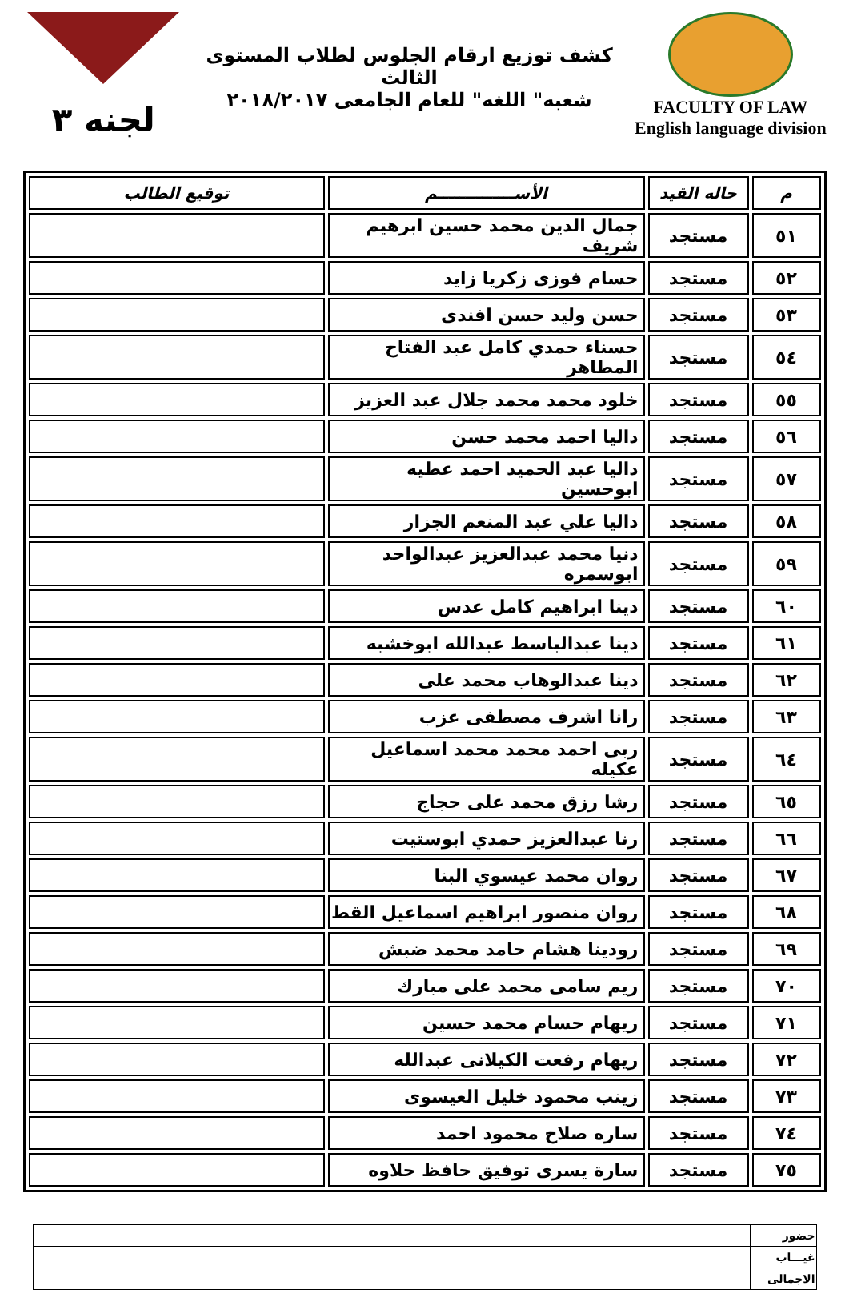FACULTY OF LAW
English language division
كشف توزيع ارقام الجلوس لطلاب المستوى الثالث
شعبه" اللغه" للعام الجامعى ٢٠١٨/٢٠١٧
لجنه ٣
| م | حاله القيد | الأســــــــــــــم | توقيع الطالب |
| --- | --- | --- | --- |
| ٥١ | مستجد | جمال الدين محمد حسين ابرهيم شريف | |
| ٥٢ | مستجد | حسام فوزى زكريا زايد | |
| ٥٣ | مستجد | حسن وليد حسن افندى | |
| ٥٤ | مستجد | حسناء حمدي كامل عبد الفتاح المطاهر | |
| ٥٥ | مستجد | خلود محمد محمد جلال عبد العزيز | |
| ٥٦ | مستجد | داليا احمد محمد حسن | |
| ٥٧ | مستجد | داليا عبد الحميد احمد عطيه ابوحسين | |
| ٥٨ | مستجد | داليا علي عبد المنعم الجزار | |
| ٥٩ | مستجد | دنيا محمد عبدالعزيز عبدالواحد ابوسمره | |
| ٦٠ | مستجد | دينا ابراهيم كامل عدس | |
| ٦١ | مستجد | دينا عبدالباسط عبدالله ابوخشبه | |
| ٦٢ | مستجد | دينا عبدالوهاب محمد على | |
| ٦٣ | مستجد | رانا اشرف مصطفى عزب | |
| ٦٤ | مستجد | ربى احمد محمد محمد اسماعيل عكيله | |
| ٦٥ | مستجد | رشا رزق محمد على حجاج | |
| ٦٦ | مستجد | رنا عبدالعزيز حمدي ابوستيت | |
| ٦٧ | مستجد | روان محمد عيسوي البنا | |
| ٦٨ | مستجد | روان منصور ابراهيم اسماعيل القط | |
| ٦٩ | مستجد | رودينا هشام حامد محمد ضبش | |
| ٧٠ | مستجد | ريم سامى محمد على مبارك | |
| ٧١ | مستجد | ريهام حسام محمد حسين | |
| ٧٢ | مستجد | ريهام رفعت الكيلانى عبدالله | |
| ٧٣ | مستجد | زينب محمود خليل العيسوى | |
| ٧٤ | مستجد | ساره صلاح محمود احمد | |
| ٧٥ | مستجد | سارة يسرى توفيق حافظ حلاوه | |
| حضور | |
| غيـــاب | |
| الاجمالى | |